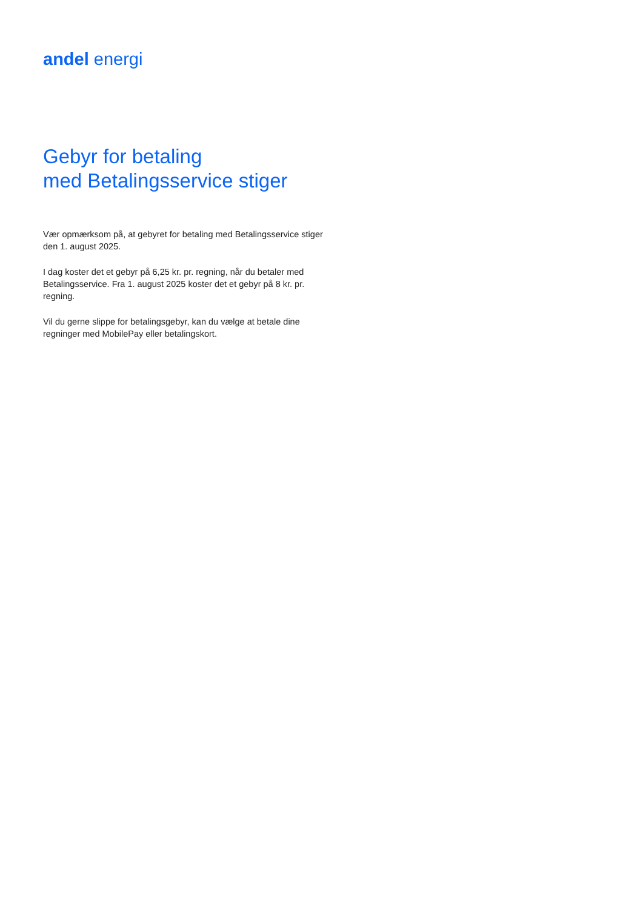andel energi
Gebyr for betaling
med Betalingsservice stiger
Vær opmærksom på, at gebyret for betaling med Betalingsservice stiger den 1. august 2025.
I dag koster det et gebyr på 6,25 kr. pr. regning, når du betaler med Betalingsservice. Fra 1. august 2025 koster det et gebyr på 8 kr. pr. regning.
Vil du gerne slippe for betalingsgebyr, kan du vælge at betale dine regninger med MobilePay eller betalingskort.